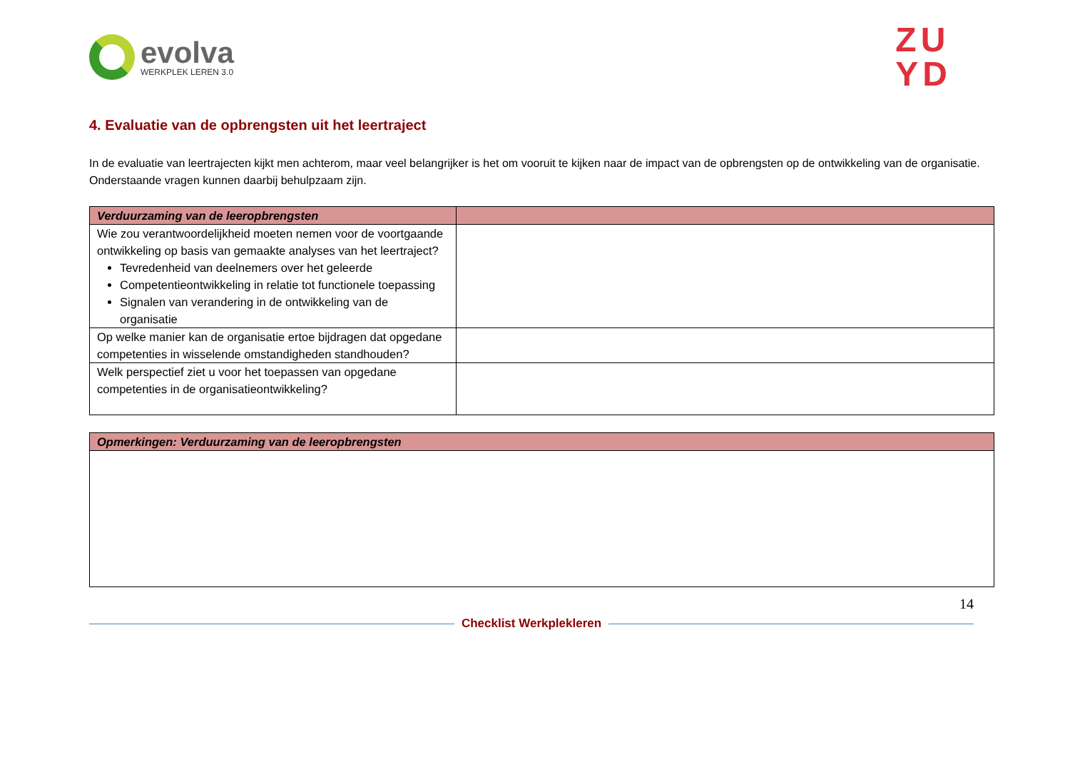evolva
WERKPLEK LEREN 3.0
ZU
YD
4. Evaluatie van de opbrengsten uit het leertraject
In de evaluatie van leertrajecten kijkt men achterom, maar veel belangrijker is het om vooruit te kijken naar de impact van de opbrengsten op de ontwikkeling van de organisatie. Onderstaande vragen kunnen daarbij behulpzaam zijn.
| Verduurzaming van de leeropbrengsten | |
| --- | --- |
| Wie zou verantwoordelijkheid moeten nemen voor de voortgaande ontwikkeling op basis van gemaakte analyses van het leertraject? Tevredenheid van deelnemers over het geleerde Competentieontwikkeling in relatie tot functionele toepassing Signalen van verandering in de ontwikkeling van de organisatie | |
| Op welke manier kan de organisatie ertoe bijdragen dat opgedane competenties in wisselende omstandigheden standhouden? | |
| Welk perspectief ziet u voor het toepassen van opgedane competenties in de organisatieontwikkeling? | |
| Opmerkingen: Verduurzaming van de leeropbrengsten |
| --- |
14
Checklist Werkplekleren